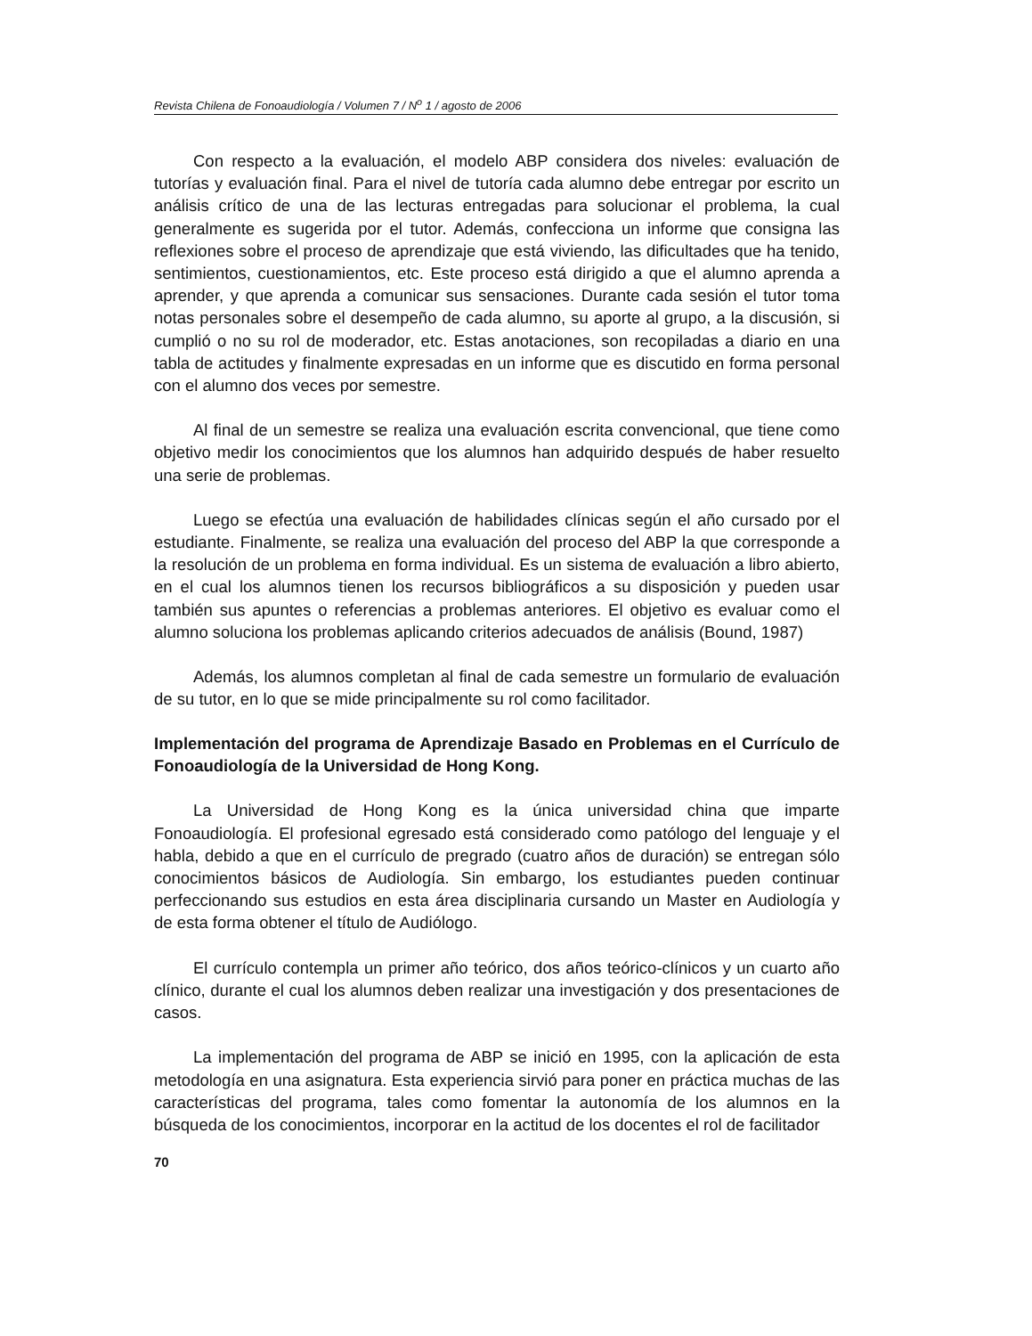Revista Chilena de Fonoaudiología / Volumen 7 / N<sup>o</sup> 1 / agosto de 2006
Con respecto a la evaluación, el modelo ABP considera dos niveles: evaluación de tutorías y evaluación final. Para el nivel de tutoría cada alumno debe entregar por escrito un análisis crítico de una de las lecturas entregadas para solucionar el problema, la cual generalmente es sugerida por el tutor. Además, confecciona un informe que consigna las reflexiones sobre el proceso de aprendizaje que está viviendo, las dificultades que ha tenido, sentimientos, cuestionamientos, etc. Este proceso está dirigido a que el alumno aprenda a aprender, y que aprenda a comunicar sus sensaciones. Durante cada sesión el tutor toma notas personales sobre el desempeño de cada alumno, su aporte al grupo, a la discusión, si cumplió o no su rol de moderador, etc. Estas anotaciones, son recopiladas a diario en una tabla de actitudes y finalmente expresadas en un informe que es discutido en forma personal con el alumno dos veces por semestre.
Al final de un semestre se realiza una evaluación escrita convencional, que tiene como objetivo medir los conocimientos que los alumnos han adquirido después de haber resuelto una serie de problemas.
Luego se efectúa una evaluación de habilidades clínicas según el año cursado por el estudiante. Finalmente, se realiza una evaluación del proceso del ABP la que corresponde a la resolución de un problema en forma individual. Es un sistema de evaluación a libro abierto, en el cual los alumnos tienen los recursos bibliográficos a su disposición y pueden usar también sus apuntes o referencias a problemas anteriores. El objetivo es evaluar como el alumno soluciona los problemas aplicando criterios adecuados de análisis (Bound, 1987)
Además, los alumnos completan al final de cada semestre un formulario de evaluación de su tutor, en lo que se mide principalmente su rol como facilitador.
Implementación del programa de Aprendizaje Basado en Problemas en el Currículo de Fonoaudiología de la Universidad de Hong Kong.
La Universidad de Hong Kong es la única universidad china que imparte Fonoaudiología. El profesional egresado está considerado como patólogo del lenguaje y el habla, debido a que en el currículo de pregrado (cuatro años de duración) se entregan sólo conocimientos básicos de Audiología. Sin embargo, los estudiantes pueden continuar perfeccionando sus estudios en esta área disciplinaria cursando un Master en Audiología y de esta forma obtener el título de Audiólogo.
El currículo contempla un primer año teórico, dos años teórico-clínicos y un cuarto año clínico, durante el cual los alumnos deben realizar una investigación y dos presentaciones de casos.
La implementación del programa de ABP se inició en 1995, con la aplicación de esta metodología en una asignatura. Esta experiencia sirvió para poner en práctica muchas de las características del programa, tales como fomentar la autonomía de los alumnos en la búsqueda de los conocimientos, incorporar en la actitud de los docentes el rol de facilitador
70